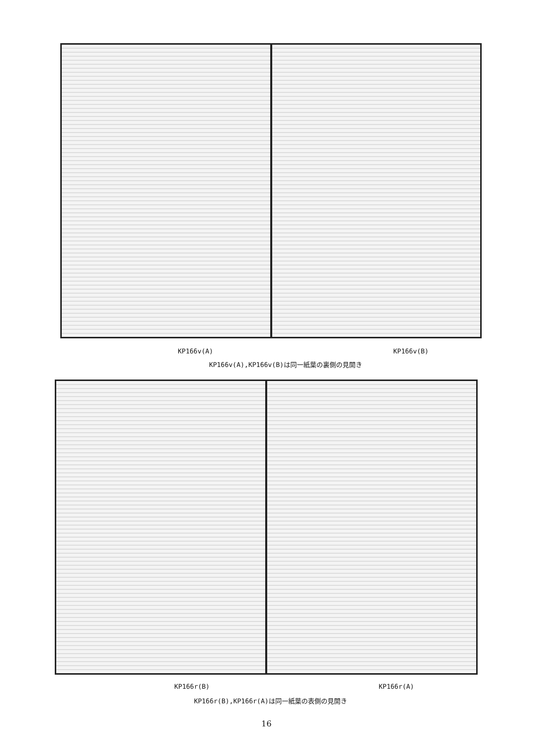KP166v(A) KP166v(B)
KP166v(A),KP166v(B)は同一紙葉の裏側の見開き
KP166r(B) KP166r(A)
KP166r(B),KP166r(A)は同一紙葉の表側の見開き
16